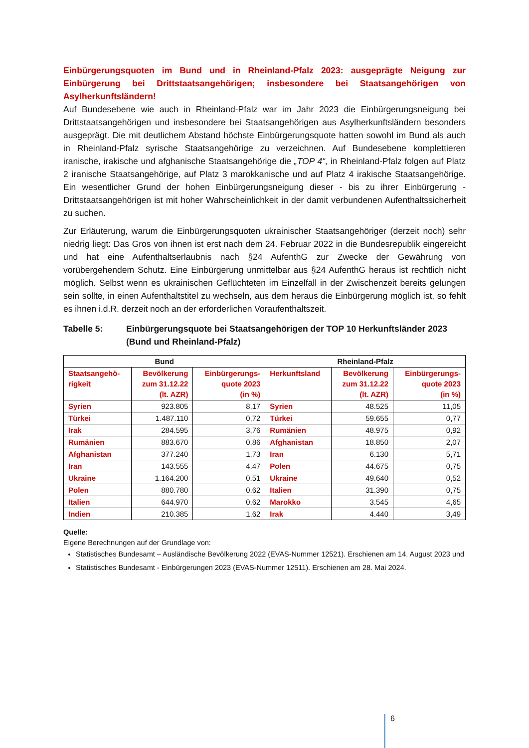Einbürgerungsquoten im Bund und in Rheinland-Pfalz 2023: ausgeprägte Neigung zur Einbürgerung bei Drittstaatsangehörigen; insbesondere bei Staatsangehörigen von Asylherkunftsländern!
Auf Bundesebene wie auch in Rheinland-Pfalz war im Jahr 2023 die Einbürgerungsneigung bei Drittstaatsangehörigen und insbesondere bei Staatsangehörigen aus Asylherkunftsländern besonders ausgeprägt. Die mit deutlichem Abstand höchste Einbürgerungsquote hatten sowohl im Bund als auch in Rheinland-Pfalz syrische Staatsangehörige zu verzeichnen. Auf Bundesebene komplettieren iranische, irakische und afghanische Staatsangehörige die „TOP 4“, in Rheinland-Pfalz folgen auf Platz 2 iranische Staatsangehörige, auf Platz 3 marokkanische und auf Platz 4 irakische Staatsangehörige. Ein wesentlicher Grund der hohen Einbürgerungsneigung dieser - bis zu ihrer Einbürgerung - Drittstaatsangehörigen ist mit hoher Wahrscheinlichkeit in der damit verbundenen Aufenthaltssicherheit zu suchen.
Zur Erläuterung, warum die Einbürgerungsquoten ukrainischer Staatsangehöriger (derzeit noch) sehr niedrig liegt: Das Gros von ihnen ist erst nach dem 24. Februar 2022 in die Bundesrepublik eingereicht und hat eine Aufenthaltserlaubnis nach §24 AufenthG zur Zwecke der Gewährung von vorübergehendem Schutz. Eine Einbürgerung unmittelbar aus §24 AufenthG heraus ist rechtlich nicht möglich. Selbst wenn es ukrainischen Geflüchteten im Einzelfall in der Zwischenzeit bereits gelungen sein sollte, in einen Aufenthaltstitel zu wechseln, aus dem heraus die Einbürgerung möglich ist, so fehlt es ihnen i.d.R. derzeit noch an der erforderlichen Voraufenthaltszeit.
Tabelle 5: Einbürgerungsquote bei Staatsangehörigen der TOP 10 Herkunftsländer 2023 (Bund und Rheinland-Pfalz)
| Bund | | | Rheinland-Pfalz | | |
| --- | --- | --- | --- | --- | --- |
| Staatsangehö- rigkeit | Bevölkerung zum 31.12.22 (lt. AZR) | Einbürgerungs- quote 2023 (in %) | Herkunftsland | Bevölkerung zum 31.12.22 (lt. AZR) | Einbürgerungs- quote 2023 (in %) |
| Syrien | 923.805 | 8,17 | Syrien | 48.525 | 11,05 |
| Türkei | 1.487.110 | 0,72 | Türkei | 59.655 | 0,77 |
| Irak | 284.595 | 3,76 | Rumänien | 48.975 | 0,92 |
| Rumänien | 883.670 | 0,86 | Afghanistan | 18.850 | 2,07 |
| Afghanistan | 377.240 | 1,73 | Iran | 6.130 | 5,71 |
| Iran | 143.555 | 4,47 | Polen | 44.675 | 0,75 |
| Ukraine | 1.164.200 | 0,51 | Ukraine | 49.640 | 0,52 |
| Polen | 880.780 | 0,62 | Italien | 31.390 | 0,75 |
| Italien | 644.970 | 0,62 | Marokko | 3.545 | 4,65 |
| Indien | 210.385 | 1,62 | Irak | 4.440 | 3,49 |
Quelle:
Eigene Berechnungen auf der Grundlage von:
Statistisches Bundesamt – Ausländische Bevölkerung 2022 (EVAS-Nummer 12521). Erschienen am 14. August 2023 und
Statistisches Bundesamt - Einbürgerungen 2023 (EVAS-Nummer 12511). Erschienen am 28. Mai 2024.
6